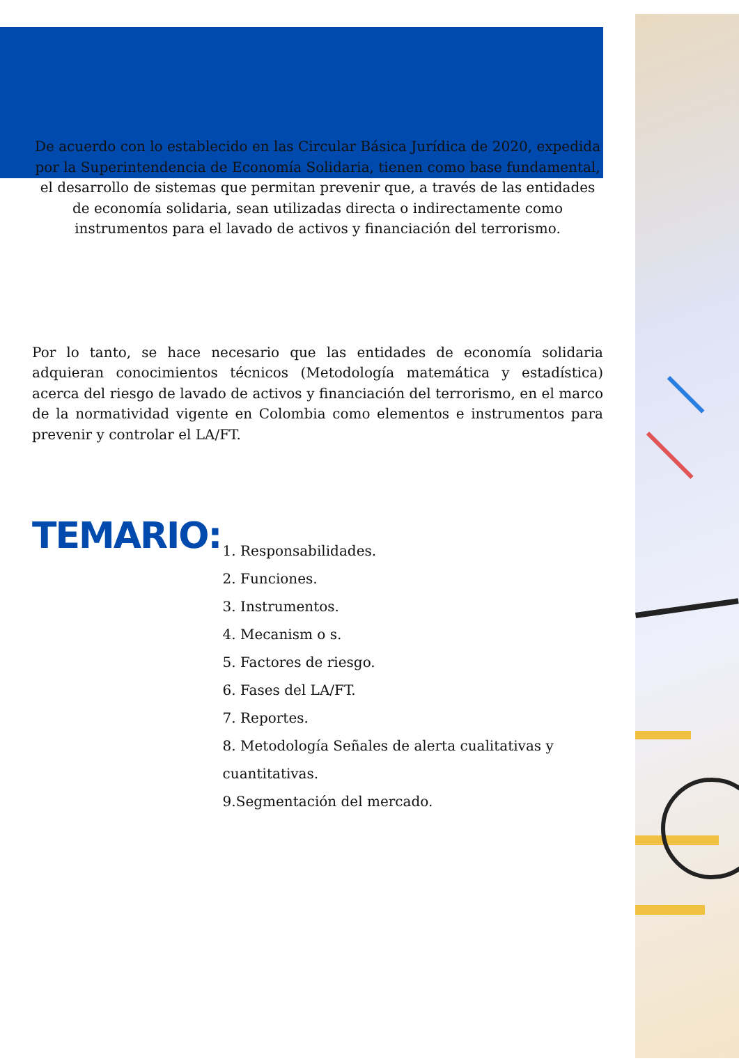De acuerdo con lo establecido en las Circular Básica Jurídica de 2020, expedida por la Superintendencia de Economía Solidaria, tienen como base fundamental, el desarrollo de sistemas que permitan prevenir que, a través de las entidades de economía solidaria, sean utilizadas directa o indirectamente como instrumentos para el lavado de activos y financiación del terrorismo.
Por lo tanto, se hace necesario que las entidades de economía solidaria adquieran conocimientos técnicos (Metodología matemática y estadística) acerca del riesgo de lavado de activos y financiación del terrorismo, en el marco de la normatividad vigente en Colombia como elementos e instrumentos para prevenir y controlar el LA/FT.
TEMARIO:
1. Responsabilidades.
2. Funciones.
3. Instrumentos.
4. Mecanism o s.
5. Factores de riesgo.
6. Fases del LA/FT.
7. Reportes.
8. Metodología Señales de alerta cualitativas y cuantitativas.
9.Segmentación del mercado.